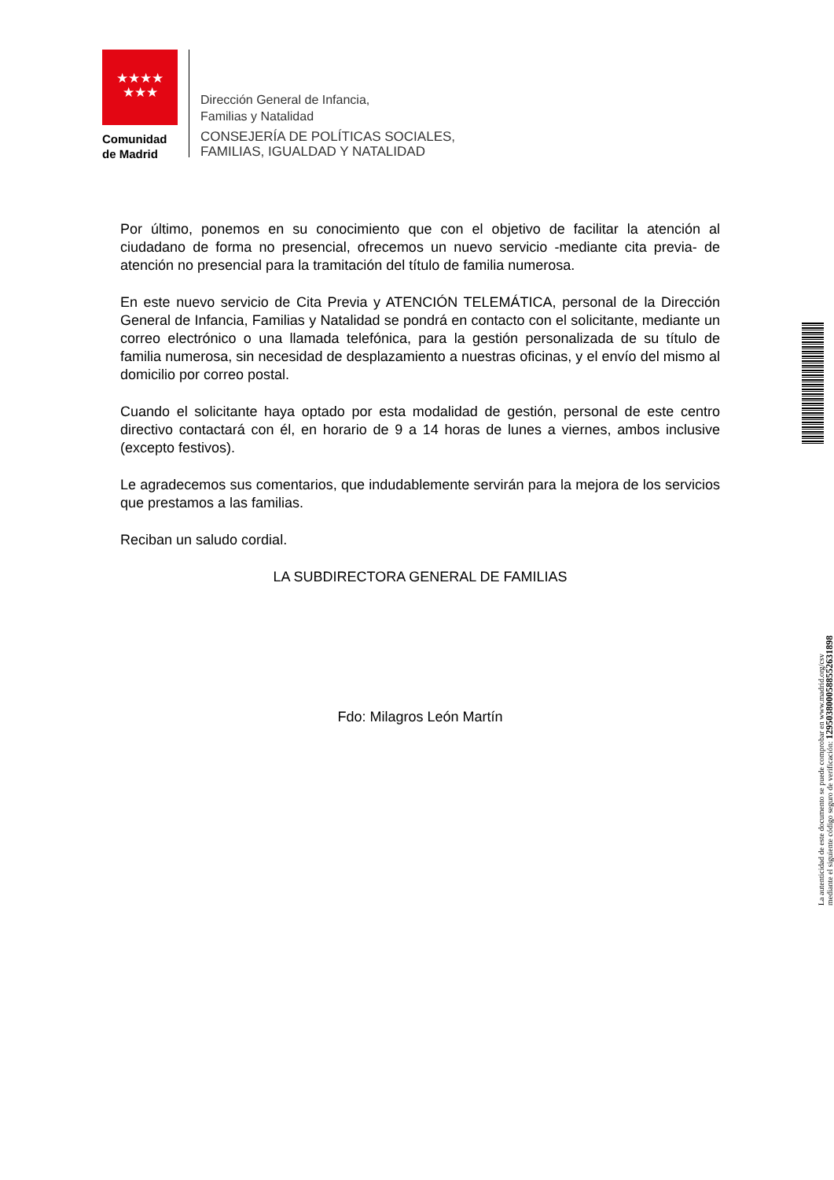★★★★
★★★
Comunidad
de Madrid
Dirección General de Infancia,
Familias y Natalidad
CONSEJERÍA DE POLÍTICAS SOCIALES,
FAMILIAS, IGUALDAD Y NATALIDAD
Por último, ponemos en su conocimiento que con el objetivo de facilitar la atención al ciudadano de forma no presencial, ofrecemos un nuevo servicio -mediante cita previa- de atención no presencial para la tramitación del título de familia numerosa.
En este nuevo servicio de Cita Previa y ATENCIÓN TELEMÁTICA, personal de la Dirección General de Infancia, Familias y Natalidad se pondrá en contacto con el solicitante, mediante un correo electrónico o una llamada telefónica, para la gestión personalizada de su título de familia numerosa, sin necesidad de desplazamiento a nuestras oficinas, y el envío del mismo al domicilio por correo postal.
Cuando el solicitante haya optado por esta modalidad de gestión, personal de este centro directivo contactará con él, en horario de 9 a 14 horas de lunes a viernes, ambos inclusive (excepto festivos).
Le agradecemos sus comentarios, que indudablemente servirán para la mejora de los servicios que prestamos a las familias.
Reciban un saludo cordial.
LA SUBDIRECTORA GENERAL DE FAMILIAS
Fdo: Milagros León Martín
La autenticidad de este documento se puede comprobar en www.madrid.org/csv
mediante el siguiente código seguro de verificación: 1295038000588552631898